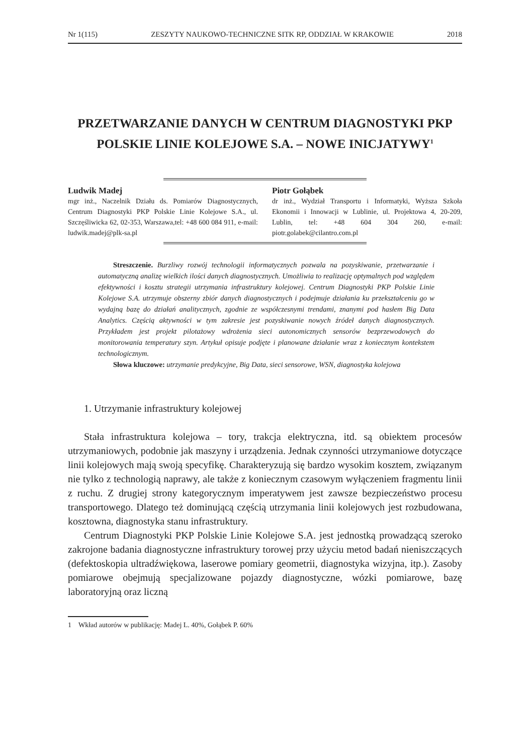Nr 1(115) ZESZYTY NAUKOWO-TECHNICZNE SITK RP, ODDZIAŁ W KRAKOWIE 2018
PRZETWARZANIE DANYCH W CENTRUM DIAGNOSTYKI PKP POLSKIE LINIE KOLEJOWE S.A. – NOWE INICJATYWY<sup>1</sup>
Ludwik Madej
mgr inż., Naczelnik Działu ds. Pomiarów Diagnostycznych, Centrum Diagnostyki PKP Polskie Linie Kolejowe S.A., ul. Szczęśliwicka 62, 02-353, Warszawa,tel: +48 600 084 911, e-mail: ludwik.madej@plk-sa.pl
Piotr Gołąbek
dr inż., Wydział Transportu i Informatyki, Wyższa Szkoła Ekonomii i Innowacji w Lublinie, ul. Projektowa 4, 20-209, Lublin, tel: +48 604 304 260, e-mail: piotr.golabek@cilantro.com.pl
Streszczenie. Burzliwy rozwój technologii informatycznych pozwala na pozyskiwanie, przetwarzanie i automatyczną analizę wielkich ilości danych diagnostycznych. Umożliwia to realizację optymalnych pod względem efektywności i kosztu strategii utrzymania infrastruktury kolejowej. Centrum Diagnostyki PKP Polskie Linie Kolejowe S.A. utrzymuje obszerny zbiór danych diagnostycznych i podejmuje działania ku przekształceniu go w wydajną bazę do działań analitycznych, zgodnie ze współczesnymi trendami, znanymi pod hasłem Big Data Analytics. Częścią aktywności w tym zakresie jest pozyskiwanie nowych źródeł danych diagnostycznych. Przykładem jest projekt pilotażowy wdrożenia sieci autonomicznych sensorów bezprzewodowych do monitorowania temperatury szyn. Artykuł opisuje podjęte i planowane działanie wraz z koniecznym kontekstem technologicznym.
Słowa kluczowe: utrzymanie predykcyjne, Big Data, sieci sensorowe, WSN, diagnostyka kolejowa
1. Utrzymanie infrastruktury kolejowej
Stała infrastruktura kolejowa – tory, trakcja elektryczna, itd. są obiektem procesów utrzymaniowych, podobnie jak maszyny i urządzenia. Jednak czynności utrzymaniowe dotyczące linii kolejowych mają swoją specyfikę. Charakteryzują się bardzo wysokim kosztem, związanym nie tylko z technologią naprawy, ale także z koniecznym czasowym wyłączeniem fragmentu linii z ruchu. Z drugiej strony kategorycznym imperatywem jest zawsze bezpieczeństwo procesu transportowego. Dlatego też dominującą częścią utrzymania linii kolejowych jest rozbudowana, kosztowna, diagnostyka stanu infrastruktury.
Centrum Diagnostyki PKP Polskie Linie Kolejowe S.A. jest jednostką prowadzącą szeroko zakrojone badania diagnostyczne infrastruktury torowej przy użyciu metod badań nieniszczących (defektoskopia ultradźwiękowa, laserowe pomiary geometrii, diagnostyka wizyjna, itp.). Zasoby pomiarowe obejmują specjalizowane pojazdy diagnostyczne, wózki pomiarowe, bazę laboratoryjną oraz liczną
1 Wkład autorów w publikację: Madej L. 40%, Gołąbek P. 60%